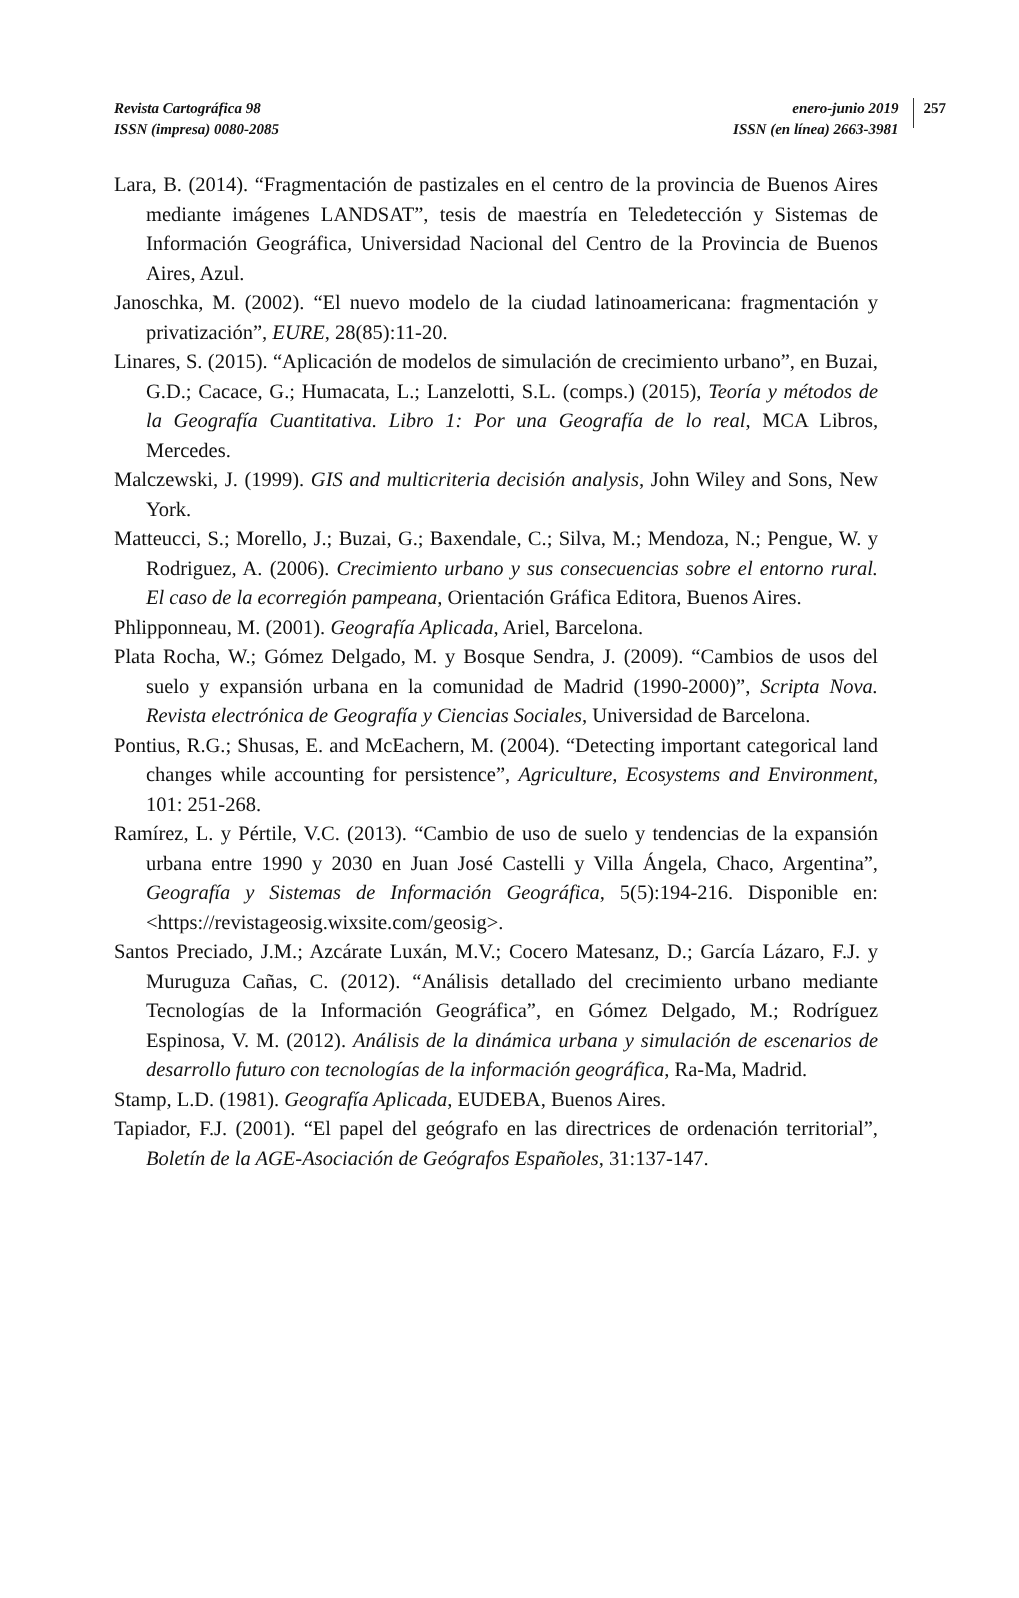Revista Cartográfica 98
ISSN (impresa) 0080-2085
enero-junio 2019
ISSN (en línea) 2663-3981
257
Lara, B. (2014). “Fragmentación de pastizales en el centro de la provincia de Buenos Aires mediante imágenes LANDSAT”, tesis de maestría en Teledetección y Sistemas de Información Geográfica, Universidad Nacional del Centro de la Provincia de Buenos Aires, Azul.
Janoschka, M. (2002). “El nuevo modelo de la ciudad latinoamericana: fragmentación y privatización”, EURE, 28(85):11-20.
Linares, S. (2015). “Aplicación de modelos de simulación de crecimiento urbano”, en Buzai, G.D.; Cacace, G.; Humacata, L.; Lanzelotti, S.L. (comps.) (2015), Teoría y métodos de la Geografía Cuantitativa. Libro 1: Por una Geografía de lo real, MCA Libros, Mercedes.
Malczewski, J. (1999). GIS and multicriteria decisión analysis, John Wiley and Sons, New York.
Matteucci, S.; Morello, J.; Buzai, G.; Baxendale, C.; Silva, M.; Mendoza, N.; Pengue, W. y Rodriguez, A. (2006). Crecimiento urbano y sus consecuencias sobre el entorno rural. El caso de la ecorregión pampeana, Orientación Gráfica Editora, Buenos Aires.
Phlipponneau, M. (2001). Geografía Aplicada, Ariel, Barcelona.
Plata Rocha, W.; Gómez Delgado, M. y Bosque Sendra, J. (2009). “Cambios de usos del suelo y expansión urbana en la comunidad de Madrid (1990-2000)”, Scripta Nova. Revista electrónica de Geografía y Ciencias Sociales, Universidad de Barcelona.
Pontius, R.G.; Shusas, E. and McEachern, M. (2004). “Detecting important categorical land changes while accounting for persistence”, Agriculture, Ecosystems and Environment, 101: 251-268.
Ramírez, L. y Pértile, V.C. (2013). “Cambio de uso de suelo y tendencias de la expansión urbana entre 1990 y 2030 en Juan José Castelli y Villa Ángela, Chaco, Argentina”, Geografía y Sistemas de Información Geográfica, 5(5):194-216. Disponible en: <https://revistageosig.wixsite.com/geosig>.
Santos Preciado, J.M.; Azcárate Luxán, M.V.; Cocero Matesanz, D.; García Lázaro, F.J. y Muruguza Cañas, C. (2012). “Análisis detallado del crecimiento urbano mediante Tecnologías de la Información Geográfica”, en Gómez Delgado, M.; Rodríguez Espinosa, V. M. (2012). Análisis de la dinámica urbana y simulación de escenarios de desarrollo futuro con tecnologías de la información geográfica, Ra-Ma, Madrid.
Stamp, L.D. (1981). Geografía Aplicada, EUDEBA, Buenos Aires.
Tapiador, F.J. (2001). “El papel del geógrafo en las directrices de ordenación territorial”, Boletín de la AGE-Asociación de Geógrafos Españoles, 31:137-147.